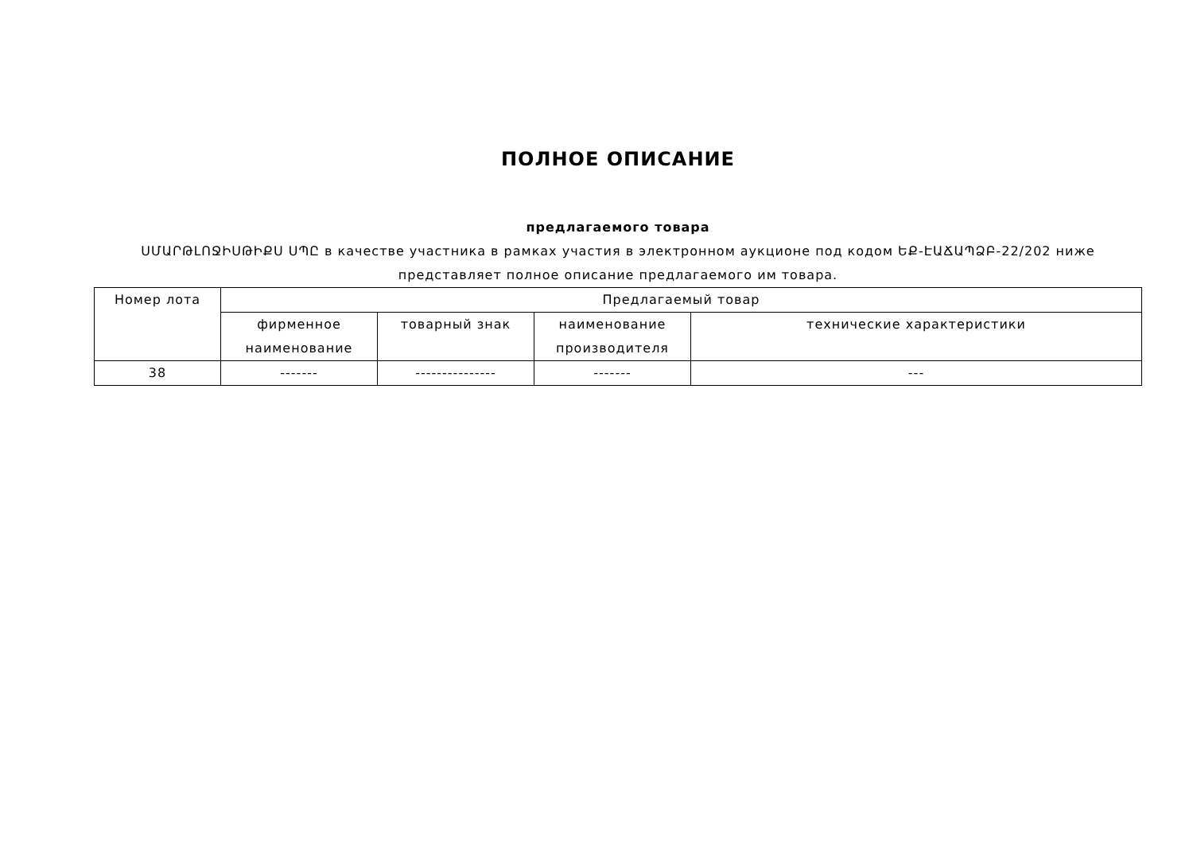ПОЛНОЕ ОПИСАНИЕ
предлагаемого товара
ՍՄԱՐԹԼՈՋԻՍԹԻՔՍ ՍՊԸ в качестве участника в рамках участия в электронном аукционе под кодом ԵՔ-ԷԱՃԱՊՁԲ-22/202 ниже представляет полное описание предлагаемого им товара.
| Номер лота | Предлагаемый товар | | | |
| --- | --- | --- | --- | --- |
| | фирменное наименование | товарный знак | наименование производителя | технические характеристики |
| 38 | ------- | --------------- | ------- | --- |